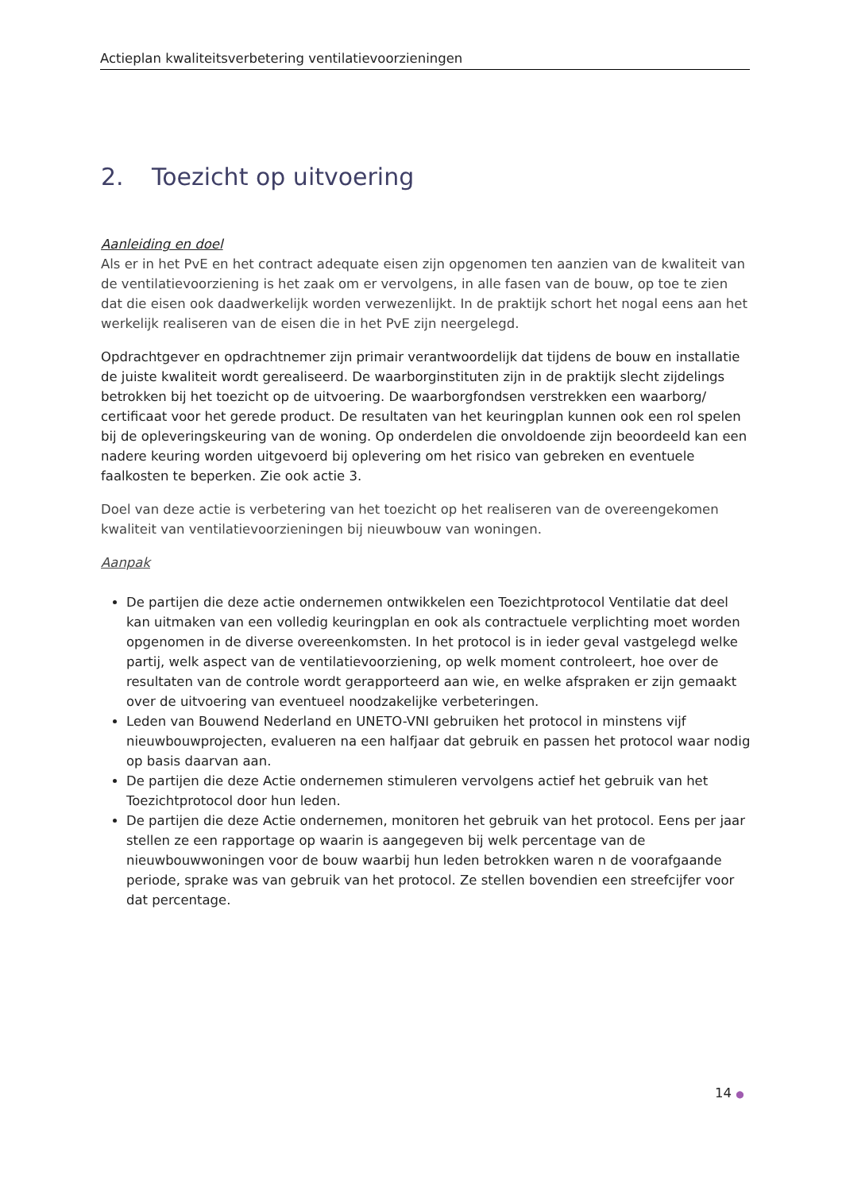Actieplan kwaliteitsverbetering ventilatievoorzieningen
2. Toezicht op uitvoering
Aanleiding en doel
Als er in het PvE en het contract adequate eisen zijn opgenomen ten aanzien van de kwaliteit van de ventilatievoorziening is het zaak om er vervolgens, in alle fasen van de bouw, op toe te zien dat die eisen ook daadwerkelijk worden verwezenlijkt. In de praktijk schort het nogal eens aan het werkelijk realiseren van de eisen die in het PvE zijn neergelegd.
Opdrachtgever en opdrachtnemer zijn primair verantwoordelijk dat tijdens de bouw en installatie de juiste kwaliteit wordt gerealiseerd. De waarborginstituten zijn in de praktijk slecht zijdelings betrokken bij het toezicht op de uitvoering. De waarborgfondsen verstrekken een waarborg/ certificaat voor het gerede product. De resultaten van het keuringplan kunnen ook een rol spelen bij de opleveringskeuring van de woning. Op onderdelen die onvoldoende zijn beoordeeld kan een nadere keuring worden uitgevoerd bij oplevering om het risico van gebreken en eventuele faalkosten te beperken. Zie ook actie 3.
Doel van deze actie is verbetering van het toezicht op het realiseren van de overeengekomen kwaliteit van ventilatievoorzieningen bij nieuwbouw van woningen.
Aanpak
De partijen die deze actie ondernemen ontwikkelen een Toezichtprotocol Ventilatie dat deel kan uitmaken van een volledig keuringplan en ook als contractuele verplichting moet worden opgenomen in de diverse overeenkomsten. In het protocol is in ieder geval vastgelegd welke partij, welk aspect van de ventilatievoorziening, op welk moment controleert, hoe over de resultaten van de controle wordt gerapporteerd aan wie, en welke afspraken er zijn gemaakt over de uitvoering van eventueel noodzakelijke verbeteringen.
Leden van Bouwend Nederland en UNETO-VNI gebruiken het protocol in minstens vijf nieuwbouwprojecten, evalueren na een halfjaar dat gebruik en passen het protocol waar nodig op basis daarvan aan.
De partijen die deze Actie ondernemen stimuleren vervolgens actief het gebruik van het Toezichtprotocol door hun leden.
De partijen die deze Actie ondernemen, monitoren het gebruik van het protocol. Eens per jaar stellen ze een rapportage op waarin is aangegeven bij welk percentage van de nieuwbouwwoningen voor de bouw waarbij hun leden betrokken waren n de voorafgaande periode, sprake was van gebruik van het protocol. Ze stellen bovendien een streefcijfer voor dat percentage.
14 ●